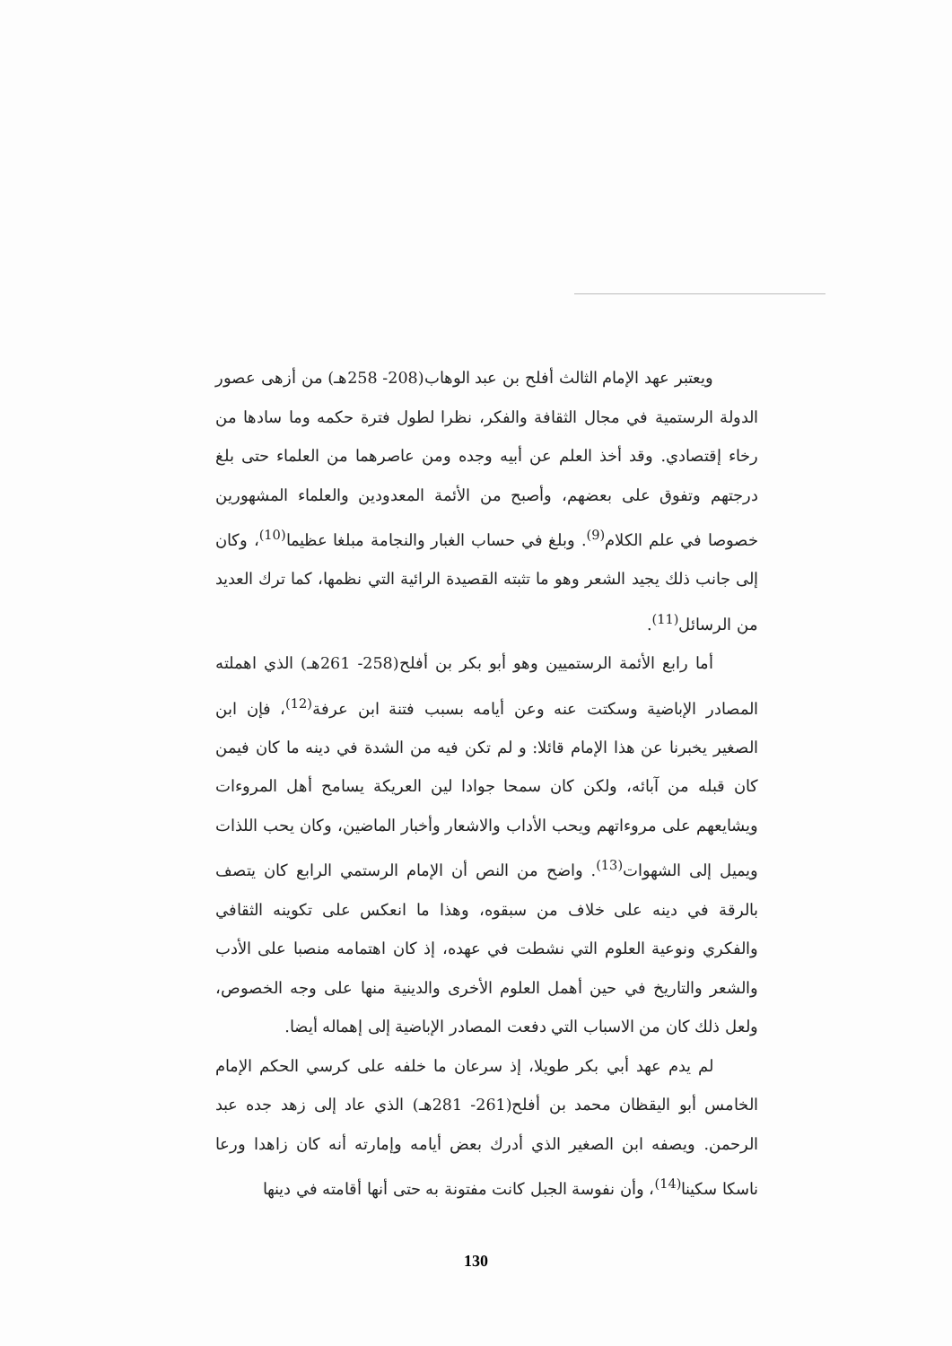ويعتبر عهد الإمام الثالث أفلح بن عبد الوهاب(208- 258هـ) من أزهى عصور الدولة الرستمية في مجال الثقافة والفكر، نظرا لطول فترة حكمه وما سادها من رخاء إقتصادي. وقد أخذ العلم عن أبيه وجده ومن عاصرهما من العلماء حتى بلغ درجتهم وتفوق على بعضهم، وأصبح من الأئمة المعدودين والعلماء المشهورين خصوصا في علم الكلام<sup>(9)</sup>. وبلغ في حساب الغبار والنجامة مبلغا عظيما<sup>(10)</sup>، وكان إلى جانب ذلك يجيد الشعر وهو ما تثبته القصيدة الرائية التي نظمها، كما ترك العديد من الرسائل<sup>(11)</sup>.
أما رابع الأئمة الرستميين وهو أبو بكر بن أفلح(258- 261هـ) الذي اهملته المصادر الإباضية وسكتت عنه وعن أيامه بسبب فتنة ابن عرفة<sup>(12)</sup>، فإن ابن الصغير يخبرنا عن هذا الإمام قائلا: و لم تكن فيه من الشدة في دينه ما كان فيمن كان قبله من آبائه، ولكن كان سمحا جوادا لين العريكة يسامح أهل المروءات ويشايعهم على مروءاتهم ويحب الأداب والاشعار وأخبار الماضين، وكان يحب اللذات ويميل إلى الشهوات<sup>(13)</sup>. واضح من النص أن الإمام الرستمي الرابع كان يتصف بالرقة في دينه على خلاف من سبقوه، وهذا ما انعكس على تكوينه الثقافي والفكري ونوعية العلوم التي نشطت في عهده، إذ كان اهتمامه منصبا على الأدب والشعر والتاريخ في حين أهمل العلوم الأخرى والدينية منها على وجه الخصوص، ولعل ذلك كان من الاسباب التي دفعت المصادر الإباضية إلى إهماله أيضا.
لم يدم عهد أبي بكر طويلا، إذ سرعان ما خلفه على كرسي الحكم الإمام الخامس أبو اليقظان محمد بن أفلح(261- 281هـ) الذي عاد إلى زهد جده عبد الرحمن. ويصفه ابن الصغير الذي أدرك بعض أيامه وإمارته أنه كان زاهدا ورعا ناسكا سكينا<sup>(14)</sup>، وأن نفوسة الجبل كانت مفتونة به حتى أنها أقامته في دينها
130